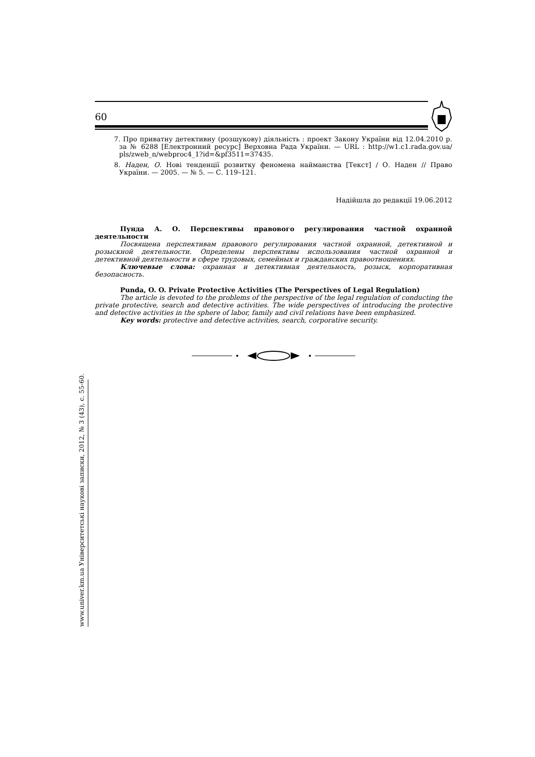60
7. Про приватну детективну (розшукову) діяльність : проект Закону України від 12.04.2010 р. за № 6288 [Електронний ресурс] Верховна Рада України. — URL : http://w1.c1.rada.gov.ua/ pls/zweb_n/webproc4_1?id=&pf3511=37435.
8. Наден, О. Нові тенденції розвитку феномена найманства [Текст] / О. Наден // Право України. — 2005. — № 5. — С. 119–121.
Надійшла до редакції 19.06.2012
Пунда А. О. Перспективы правового регулирования частной охранной деятельности
Посвящена перспективам правового регулирования частной охранной, детективной и розыскной деятельности. Определены перспективы использования частной охранной и детективной деятельности в сфере трудовых, семейных и гражданских правоотношениях.
Ключевые слова: охранная и детективная деятельность, розыск, корпоративная безопасность.
Punda, O. O. Private Protective Activities (The Perspectives of Legal Regulation)
The article is devoted to the problems of the perspective of the legal regulation of conducting the private protective, search and detective activities. The wide perspectives of introducing the protective and detective activities in the sphere of labor, family and civil relations have been emphasized.
Key words: protective and detective activities, search, corporative security.
www.univer.km.ua Університетські наукові записки, 2012, № 3 (43), с. 55-60.